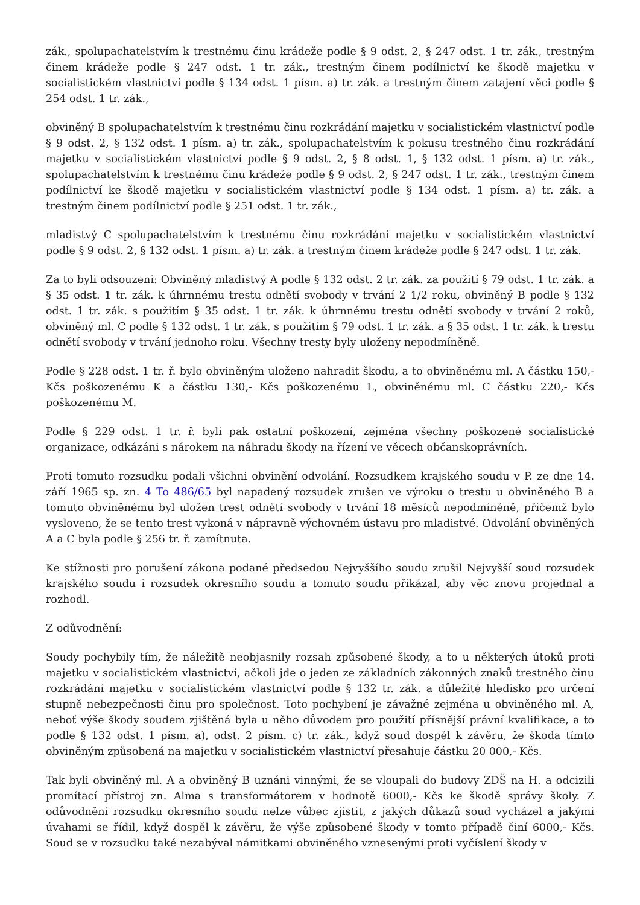zák., spolupachatelstvím k trestnému činu krádeže podle § 9 odst. 2, § 247 odst. 1 tr. zák., trestným činem krádeže podle § 247 odst. 1 tr. zák., trestným činem podílnictví ke škodě majetku v socialistickém vlastnictví podle § 134 odst. 1 písm. a) tr. zák. a trestným činem zatajení věci podle § 254 odst. 1 tr. zák.,
obviněný B spolupachatelstvím k trestnému činu rozkrádání majetku v socialistickém vlastnictví podle § 9 odst. 2, § 132 odst. 1 písm. a) tr. zák., spolupachatelstvím k pokusu trestného činu rozkrádání majetku v socialistickém vlastnictví podle § 9 odst. 2, § 8 odst. 1, § 132 odst. 1 písm. a) tr. zák., spolupachatelstvím k trestnému činu krádeže podle § 9 odst. 2, § 247 odst. 1 tr. zák., trestným činem podílnictví ke škodě majetku v socialistickém vlastnictví podle § 134 odst. 1 písm. a) tr. zák. a trestným činem podílnictví podle § 251 odst. 1 tr. zák.,
mladistvý C spolupachatelstvím k trestnému činu rozkrádání majetku v socialistickém vlastnictví podle § 9 odst. 2, § 132 odst. 1 písm. a) tr. zák. a trestným činem krádeže podle § 247 odst. 1 tr. zák.
Za to byli odsouzeni: Obviněný mladistvý A podle § 132 odst. 2 tr. zák. za použití § 79 odst. 1 tr. zák. a § 35 odst. 1 tr. zák. k úhrnnému trestu odnětí svobody v trvání 2 1/2 roku, obviněný B podle § 132 odst. 1 tr. zák. s použitím § 35 odst. 1 tr. zák. k úhrnnému trestu odnětí svobody v trvání 2 roků, obviněný ml. C podle § 132 odst. 1 tr. zák. s použitím § 79 odst. 1 tr. zák. a § 35 odst. 1 tr. zák. k trestu odnětí svobody v trvání jednoho roku. Všechny tresty byly uloženy nepodmíněně.
Podle § 228 odst. 1 tr. ř. bylo obviněným uloženo nahradit škodu, a to obviněnému ml. A částku 150,- Kčs poškozenému K a částku 130,- Kčs poškozenému L, obviněnému ml. C částku 220,- Kčs poškozenému M.
Podle § 229 odst. 1 tr. ř. byli pak ostatní poškození, zejména všechny poškozené socialistické organizace, odkázáni s nárokem na náhradu škody na řízení ve věcech občanskoprávních.
Proti tomuto rozsudku podali všichni obvinění odvolání. Rozsudkem krajského soudu v P. ze dne 14. září 1965 sp. zn. 4 To 486/65 byl napadený rozsudek zrušen ve výroku o trestu u obviněného B a tomuto obviněnému byl uložen trest odnětí svobody v trvání 18 měsíců nepodmíněně, přičemž bylo vysloveno, že se tento trest vykoná v nápravně výchovném ústavu pro mladistvé. Odvolání obviněných A a C byla podle § 256 tr. ř. zamítnuta.
Ke stížnosti pro porušení zákona podané předsedou Nejvyššího soudu zrušil Nejvyšší soud rozsudek krajského soudu i rozsudek okresního soudu a tomuto soudu přikázal, aby věc znovu projednal a rozhodl.
Z odůvodnění:
Soudy pochybily tím, že náležitě neobjasnily rozsah způsobené škody, a to u některých útoků proti majetku v socialistickém vlastnictví, ačkoli jde o jeden ze základních zákonných znaků trestného činu rozkrádání majetku v socialistickém vlastnictví podle § 132 tr. zák. a důležité hledisko pro určení stupně nebezpečnosti činu pro společnost. Toto pochybení je závažné zejména u obviněného ml. A, neboť výše škody soudem zjištěná byla u něho důvodem pro použití přísnější právní kvalifikace, a to podle § 132 odst. 1 písm. a), odst. 2 písm. c) tr. zák., když soud dospěl k závěru, že škoda tímto obviněným způsobená na majetku v socialistickém vlastnictví přesahuje částku 20 000,- Kčs.
Tak byli obviněný ml. A a obviněný B uznáni vinnými, že se vloupali do budovy ZDŠ na H. a odcizili promítací přístroj zn. Alma s transformátorem v hodnotě 6000,- Kčs ke škodě správy školy. Z odůvodnění rozsudku okresního soudu nelze vůbec zjistit, z jakých důkazů soud vycházel a jakými úvahami se řídil, když dospěl k závěru, že výše způsobené škody v tomto případě činí 6000,- Kčs. Soud se v rozsudku také nezabýval námitkami obviněného vznesenými proti vyčíslení škody v